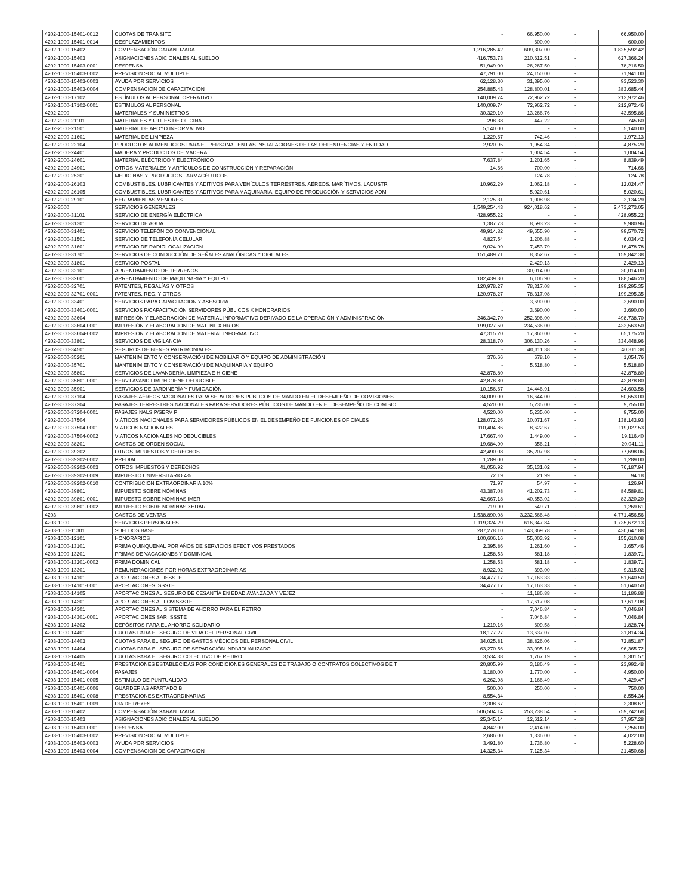| 4202-1000-15401-0012 | CUOTAS DE TRANSITO | - | 66,950.00 | - | 66,950.00 |
| 4202-1000-15401-0014 | DESPLAZAMIENTOS | - | 600.00 | - | 600.00 |
| 4202-1000-15402 | COMPENSACIÓN GARANTIZADA | 1,216,285.42 | 609,307.00 | - | 1,825,592.42 |
| 4202-1000-15403 | ASIGNACIONES ADICIONALES AL SUELDO | 416,753.73 | 210,612.51 | - | 627,366.24 |
| 4202-1000-15403-0001 | DESPENSA | 51,949.00 | 26,267.50 | - | 78,216.50 |
| 4202-1000-15403-0002 | PREVISION SOCIAL MULTIPLE | 47,791.00 | 24,150.00 | - | 71,941.00 |
| 4202-1000-15403-0003 | AYUDA POR SERVICIOS | 62,128.30 | 31,395.00 | - | 93,523.30 |
| 4202-1000-15403-0004 | COMPENSACION DE CAPACITACION | 254,885.43 | 128,800.01 | - | 383,685.44 |
| 4202-1000-17102 | ESTÍMULOS AL PERSONAL OPERATIVO | 140,009.74 | 72,962.72 | - | 212,972.46 |
| 4202-1000-17102-0001 | ESTIMULOS AL PERSONAL | 140,009.74 | 72,962.72 | - | 212,972.46 |
| 4202-2000 | MATERIALES Y SUMINISTROS | 30,329.10 | 13,266.76 | - | 43,595.86 |
| 4202-2000-21101 | MATERIALES Y ÚTILES DE OFICINA | 298.38 | 447.22 | - | 745.60 |
| 4202-2000-21501 | MATERIAL DE APOYO INFORMATIVO | 5,140.00 | - | - | 5,140.00 |
| 4202-2000-21601 | MATERIAL DE LIMPIEZA | 1,229.67 | 742.46 | - | 1,972.13 |
| 4202-2000-22104 | PRODUCTOS ALIMENTICIOS PARA EL PERSONAL EN LAS INSTALACIONES DE LAS DEPENDENCIAS Y ENTIDAD | 2,920.95 | 1,954.34 | - | 4,875.29 |
| 4202-2000-24401 | MADERA Y PRODUCTOS DE MADERA | - | 1,004.54 | - | 1,004.54 |
| 4202-2000-24601 | MATERIAL ELÉCTRICO Y ELECTRÓNICO | 7,637.84 | 1,201.65 | - | 8,839.49 |
| 4202-2000-24901 | OTROS MATERIALES Y ARTÍCULOS DE CONSTRUCCIÓN Y REPARACIÓN | 14.66 | 700.00 | - | 714.66 |
| 4202-2000-25301 | MEDICINAS Y PRODUCTOS FARMACÉUTICOS | - | 124.78 | - | 124.78 |
| 4202-2000-26103 | COMBUSTIBLES, LUBRICANTES Y ADITIVOS PARA VEHÍCULOS TERRESTRES, AÉREOS, MARÍTIMOS, LACUSTR | 10,962.29 | 1,062.18 | - | 12,024.47 |
| 4202-2000-26105 | COMBUSTIBLES, LUBRICANTES Y ADITIVOS PARA MAQUINARIA, EQUIPO DE PRODUCCIÓN Y SERVICIOS ADM | - | 5,020.61 | - | 5,020.61 |
| 4202-2000-29101 | HERRAMIENTAS MENORES | 2,125.31 | 1,008.98 | - | 3,134.29 |
| 4202-3000 | SERVICIOS GENERALES | 1,549,254.43 | 924,018.62 | - | 2,473,273.05 |
| 4202-3000-31101 | SERVICIO DE ENERGÍA ELÉCTRICA | 428,955.22 | - | - | 428,955.22 |
| 4202-3000-31301 | SERVICIO DE AGUA | 1,387.73 | 8,593.23 | - | 9,980.96 |
| 4202-3000-31401 | SERVICIO TELEFÓNICO CONVENCIONAL | 49,914.82 | 49,655.90 | - | 99,570.72 |
| 4202-3000-31501 | SERVICIO DE TELEFONÍA CELULAR | 4,827.54 | 1,206.88 | - | 6,034.42 |
| 4202-3000-31601 | SERVICIO DE RADIOLOCALIZACIÓN | 9,024.99 | 7,453.79 | - | 16,478.78 |
| 4202-3000-31701 | SERVICIOS DE CONDUCCIÓN DE SEÑALES ANALÓGICAS Y DIGITALES | 151,489.71 | 8,352.67 | - | 159,842.38 |
| 4202-3000-31801 | SERVICIO POSTAL | - | 2,429.13 | - | 2,429.13 |
| 4202-3000-32101 | ARRENDAMIENTO DE TERRENOS | - | 30,014.00 | - | 30,014.00 |
| 4202-3000-32601 | ARRENDAMIENTO DE MAQUINARIA Y EQUIPO | 182,439.30 | 6,106.90 | - | 188,546.20 |
| 4202-3000-32701 | PATENTES, REGALÍAS Y OTROS | 120,978.27 | 78,317.08 | - | 199,295.35 |
| 4202-3000-32701-0001 | PATENTES, REG. Y OTROS | 120,978.27 | 78,317.08 | - | 199,295.35 |
| 4202-3000-33401 | SERVICIOS PARA CAPACITACION Y ASESORIA | - | 3,690.00 | - | 3,690.00 |
| 4202-3000-33401-0001 | SERVICIOS P/CAPACITACIÓN SERVIDORES PÚBLICOS X HONORARIOS | - | 3,690.00 | - | 3,690.00 |
| 4202-3000-33604 | IMPRESIÓN Y ELABORACIÓN DE MATERIAL INFORMATIVO DERIVADO DE LA OPERACIÓN Y ADMINISTRACIÓN | 246,342.70 | 252,396.00 | - | 498,738.70 |
| 4202-3000-33604-0001 | IMPRESIÓN Y ELABORACION DE MAT INF X HRIOS | 199,027.50 | 234,536.00 | - | 433,563.50 |
| 4202-3000-33604-0002 | IMPRESION Y ELABORACION DE MATERIAL INFORMATIVO | 47,315.20 | 17,860.00 | - | 65,175.20 |
| 4202-3000-33801 | SERVICIOS DE VIGILANCIA | 28,318.70 | 306,130.26 | - | 334,448.96 |
| 4202-3000-34501 | SEGUROS DE BIENES PATRIMONIALES | - | 40,311.38 | - | 40,311.38 |
| 4202-3000-35201 | MANTENIMIENTO Y CONSERVACIÓN DE MOBILIARIO Y EQUIPO DE ADMINISTRACIÓN | 376.66 | 678.10 | - | 1,054.76 |
| 4202-3000-35701 | MANTENIMIENTO Y CONSERVACIÓN DE MAQUINARIA Y EQUIPO | - | 5,518.80 | - | 5,518.80 |
| 4202-3000-35801 | SERVICIOS DE LAVANDERÍA, LIMPIEZA E HIGIENE | 42,878.80 | - | - | 42,878.80 |
| 4202-3000-35801-0001 | SERV.LAVAND.LIMP.HIGIENE DEDUCIBLE | 42,878.80 | - | - | 42,878.80 |
| 4202-3000-35901 | SERVICIOS DE JARDINERÍA Y FUMIGACIÓN | 10,156.67 | 14,446.91 | - | 24,603.58 |
| 4202-3000-37104 | PASAJES AÉREOS NACIONALES PARA SERVIDORES PÚBLICOS DE MANDO EN EL DESEMPEÑO DE COMISIONES | 34,009.00 | 16,644.00 | - | 50,653.00 |
| 4202-3000-37204 | PASAJES TERRESTRES NACIONALES PARA SERVIDORES PÚBLICOS DE MANDO EN EL DESEMPEÑO DE COMISIO | 4,520.00 | 5,235.00 | - | 9,755.00 |
| 4202-3000-37204-0001 | PASAJES NALS P/SERV P | 4,520.00 | 5,235.00 | - | 9,755.00 |
| 4202-3000-37504 | VIÁTICOS NACIONALES PARA SERVIDORES PÚBLICOS EN EL DESEMPEÑO DE FUNCIONES OFICIALES | 128,072.26 | 10,071.67 | - | 138,143.93 |
| 4202-3000-37504-0001 | VIATICOS NACIONALES | 110,404.86 | 8,622.67 | - | 119,027.53 |
| 4202-3000-37504-0002 | VIATICOS NACIONALES NO DEDUCIBLES | 17,667.40 | 1,449.00 | - | 19,116.40 |
| 4202-3000-38201 | GASTOS DE ORDEN SOCIAL | 19,684.90 | 356.21 | - | 20,041.11 |
| 4202-3000-39202 | OTROS IMPUESTOS Y DERECHOS | 42,490.08 | 35,207.98 | - | 77,698.06 |
| 4202-3000-39202-0002 | PREDIAL | 1,289.00 | - | - | 1,289.00 |
| 4202-3000-39202-0003 | OTROS IMPUESTOS Y DERECHOS | 41,056.92 | 35,131.02 | - | 76,187.94 |
| 4202-3000-39202-0009 | IMPUESTO UNIVERSITARIO 4% | 72.19 | 21.99 | - | 94.18 |
| 4202-3000-39202-0010 | CONTRIBUCION EXTRAORDINARIA 10% | 71.97 | 54.97 | - | 126.94 |
| 4202-3000-39801 | IMPUESTO SOBRE NÓMINAS | 43,387.08 | 41,202.73 | - | 84,589.81 |
| 4202-3000-39801-0001 | IMPUESTO SOBRE NÓMINAS IMER | 42,667.18 | 40,653.02 | - | 83,320.20 |
| 4202-3000-39801-0002 | IMPUESTO SOBRE NÓMINAS XHUAR | 719.90 | 549.71 | - | 1,269.61 |
| 4203 | GASTOS DE VENTAS | 1,538,890.08 | 3,232,566.48 | - | 4,771,456.56 |
| 4203-1000 | SERVICIOS PERSONALES | 1,119,324.29 | 616,347.84 | - | 1,735,672.13 |
| 4203-1000-11301 | SUELDOS BASE | 287,278.10 | 143,369.78 | - | 430,647.88 |
| 4203-1000-12101 | HONORARIOS | 100,606.16 | 55,003.92 | - | 155,610.08 |
| 4203-1000-13101 | PRIMA QUINQUENAL POR AÑOS DE SERVICIOS EFECTIVOS PRESTADOS | 2,395.86 | 1,261.60 | - | 3,657.46 |
| 4203-1000-13201 | PRIMAS DE VACACIONES Y DOMINICAL | 1,258.53 | 581.18 | - | 1,839.71 |
| 4203-1000-13201-0002 | PRIMA DOMINICAL | 1,258.53 | 581.18 | - | 1,839.71 |
| 4203-1000-13301 | REMUNERACIONES POR HORAS EXTRAORDINARIAS | 8,922.02 | 393.00 | - | 9,315.02 |
| 4203-1000-14101 | APORTACIONES AL ISSSTE | 34,477.17 | 17,163.33 | - | 51,640.50 |
| 4203-1000-14101-0001 | APORTACIONES ISSSTE | 34,477.17 | 17,163.33 | - | 51,640.50 |
| 4203-1000-14105 | APORTACIONES AL SEGURO DE CESANTÍA EN EDAD AVANZADA Y VEJEZ | - | 11,186.88 | - | 11,186.88 |
| 4203-1000-14201 | APORTACIONES AL FOVISSSTE | - | 17,617.08 | - | 17,617.08 |
| 4203-1000-14301 | APORTACIONES AL SISTEMA DE AHORRO PARA EL RETIRO | - | 7,046.84 | - | 7,046.84 |
| 4203-1000-14301-0001 | APORTACIONES SAR ISSSTE | - | 7,046.84 | - | 7,046.84 |
| 4203-1000-14302 | DEPÓSITOS PARA EL AHORRO SOLIDARIO | 1,219.16 | 609.58 | - | 1,828.74 |
| 4203-1000-14401 | CUOTAS PARA EL SEGURO DE VIDA DEL PERSONAL CIVIL | 18,177.27 | 13,637.07 | - | 31,814.34 |
| 4203-1000-14403 | CUOTAS PARA EL SEGURO DE GASTOS MÉDICOS DEL PERSONAL CIVIL | 34,025.81 | 38,826.06 | - | 72,851.87 |
| 4203-1000-14404 | CUOTAS PARA EL SEGURO DE SEPARACIÓN INDIVIDUALIZADO | 63,270.56 | 33,095.16 | - | 96,365.72 |
| 4203-1000-14405 | CUOTAS PARA EL SEGURO COLECTIVO DE RETIRO | 3,534.38 | 1,767.19 | - | 5,301.57 |
| 4203-1000-15401 | PRESTACIONES ESTABLECIDAS POR CONDICIONES GENERALES DE TRABAJO O CONTRATOS COLECTIVOS DE T | 20,805.99 | 3,186.49 | - | 23,992.48 |
| 4203-1000-15401-0004 | PASAJES | 3,180.00 | 1,770.00 | - | 4,950.00 |
| 4203-1000-15401-0005 | ESTIMULO DE PUNTUALIDAD | 6,262.98 | 1,166.49 | - | 7,429.47 |
| 4203-1000-15401-0006 | GUARDERIAS APARTADO B | 500.00 | 250.00 | - | 750.00 |
| 4203-1000-15401-0008 | PRESTACIONES EXTRAORDINARIAS | 8,554.34 | - | - | 8,554.34 |
| 4203-1000-15401-0009 | DIA DE REYES | 2,308.67 | - | - | 2,308.67 |
| 4203-1000-15402 | COMPENSACIÓN GARANTIZADA | 506,504.14 | 253,238.54 | - | 759,742.68 |
| 4203-1000-15403 | ASIGNACIONES ADICIONALES AL SUELDO | 25,345.14 | 12,612.14 | - | 37,957.28 |
| 4203-1000-15403-0001 | DESPENSA | 4,842.00 | 2,414.00 | - | 7,256.00 |
| 4203-1000-15403-0002 | PREVISION SOCIAL MULTIPLE | 2,686.00 | 1,336.00 | - | 4,022.00 |
| 4203-1000-15403-0003 | AYUDA POR SERVICIOS | 3,491.80 | 1,736.80 | - | 5,228.60 |
| 4203-1000-15403-0004 | COMPENSACION DE CAPACITACION | 14,325.34 | 7,125.34 | - | 21,450.68 |